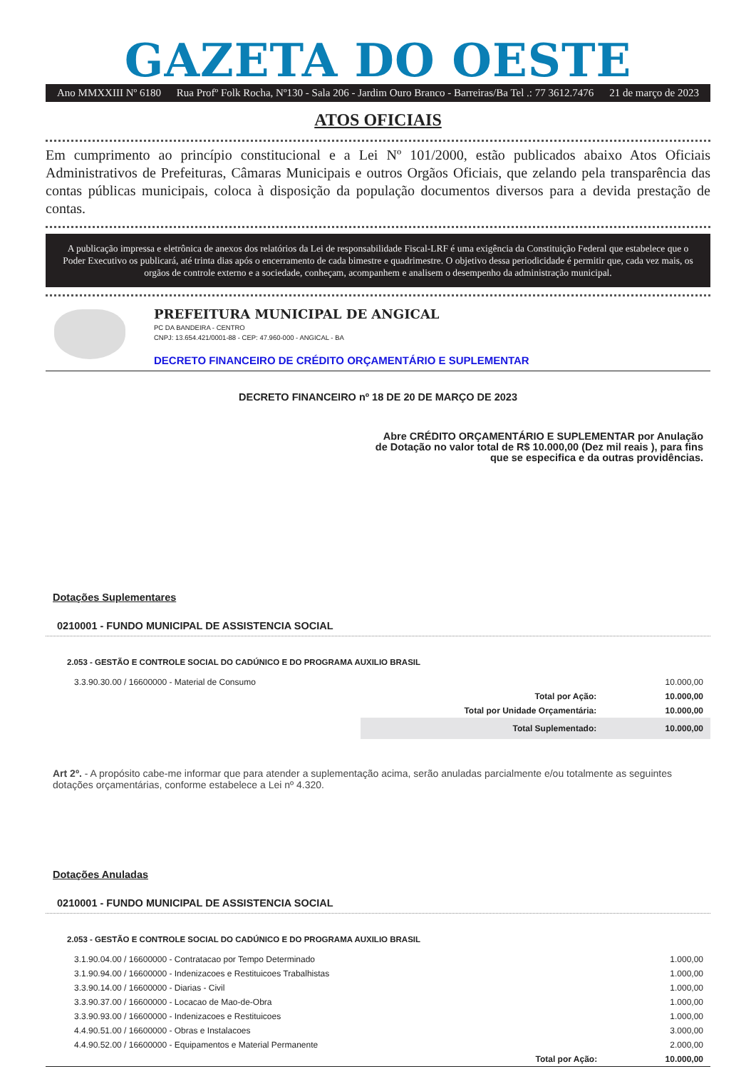GAZETA DO OESTE
Ano MMXXIII Nº 6180 Rua Profº Folk Rocha, Nº130 - Sala 206 - Jardim Ouro Branco - Barreiras/Ba Tel .: 77 3612.7476 21 de março de 2023
ATOS OFICIAIS
Em cumprimento ao princípio constitucional e a Lei Nº 101/2000, estão publicados abaixo Atos Oficiais Administrativos de Prefeituras, Câmaras Municipais e outros Orgãos Oficiais, que zelando pela transparência das contas públicas municipais, coloca à disposição da população documentos diversos para a devida prestação de contas.
A publicação impressa e eletrônica de anexos dos relatórios da Lei de responsabilidade Fiscal-LRF é uma exigência da Constituição Federal que estabelece que o Poder Executivo os publicará, até trinta dias após o encerramento de cada bimestre e quadrimestre. O objetivo dessa periodicidade é permitir que, cada vez mais, os orgãos de controle externo e a sociedade, conheçam, acompanhem e analisem o desempenho da administração municipal.
PREFEITURA MUNICIPAL DE ANGICAL
PC DA BANDEIRA - CENTRO
CNPJ: 13.654.421/0001-88 - CEP: 47.960-000 - ANGICAL - BA
DECRETO FINANCEIRO DE CRÉDITO ORÇAMENTÁRIO E SUPLEMENTAR
DECRETO FINANCEIRO nº 18 DE 20 DE MARÇO DE 2023
Abre CRÉDITO ORÇAMENTÁRIO E SUPLEMENTAR por Anulação de Dotação no valor total de R$ 10.000,00 (Dez mil reais ), para fins que se especifica e da outras providências.
Dotações Suplementares
0210001 - FUNDO MUNICIPAL DE ASSISTENCIA SOCIAL
2.053 - GESTÃO E CONTROLE SOCIAL DO CADÚNICO E DO PROGRAMA AUXILIO BRASIL
| 3.3.90.30.00 / 16600000 - Material de Consumo | | 10.000,00 |
| | Total por Ação: | 10.000,00 |
| | Total por Unidade Orçamentária: | 10.000,00 |
| | Total Suplementado: | 10.000,00 |
Art 2º. - A propósito cabe-me informar que para atender a suplementação acima, serão anuladas parcialmente e/ou totalmente as seguintes dotações orçamentárias, conforme estabelece a Lei nº 4.320.
Dotações Anuladas
0210001 - FUNDO MUNICIPAL DE ASSISTENCIA SOCIAL
2.053 - GESTÃO E CONTROLE SOCIAL DO CADÚNICO E DO PROGRAMA AUXILIO BRASIL
| 3.1.90.04.00 / 16600000 - Contratacao por Tempo Determinado | | 1.000,00 |
| 3.1.90.94.00 / 16600000 - Indenizacoes e Restituicoes Trabalhistas | | 1.000,00 |
| 3.3.90.14.00 / 16600000 - Diarias - Civil | | 1.000,00 |
| 3.3.90.37.00 / 16600000 - Locacao de Mao-de-Obra | | 1.000,00 |
| 3.3.90.93.00 / 16600000 - Indenizacoes e Restituicoes | | 1.000,00 |
| 4.4.90.51.00 / 16600000 - Obras e Instalacoes | | 3.000,00 |
| 4.4.90.52.00 / 16600000 - Equipamentos e Material Permanente | | 2.000,00 |
| | Total por Ação: | 10.000,00 |